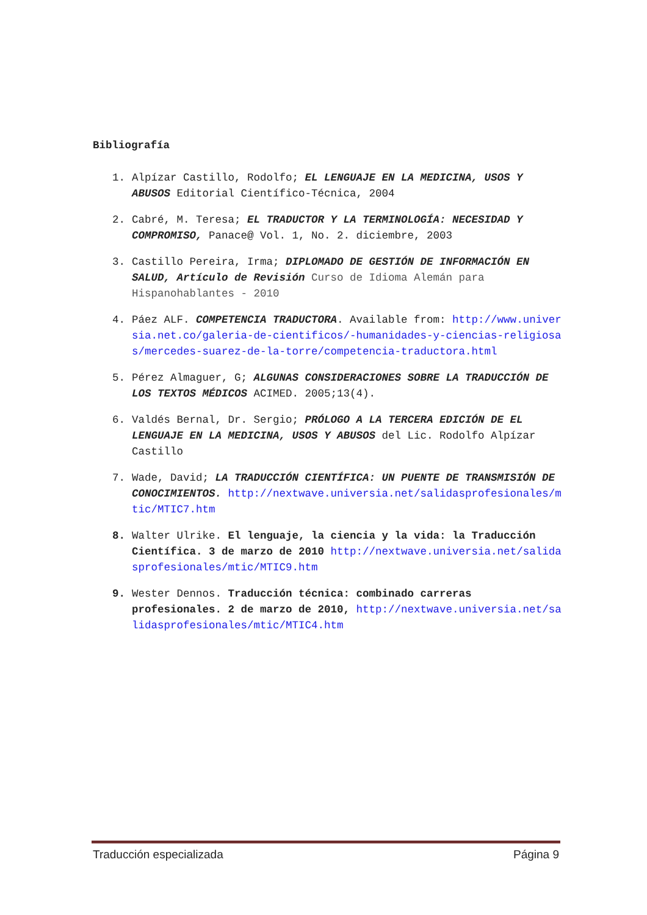Bibliografía
1. Alpízar Castillo, Rodolfo; EL LENGUAJE EN LA MEDICINA, USOS Y ABUSOS Editorial Científico-Técnica, 2004
2. Cabré, M. Teresa; EL TRADUCTOR Y LA TERMINOLOGÍA: NECESIDAD Y COMPROMISO, Panace@ Vol. 1, No. 2. diciembre, 2003
3. Castillo Pereira, Irma; DIPLOMADO DE GESTIÓN DE INFORMACIÓN EN SALUD, Artículo de Revisión Curso de Idioma Alemán para Hispanohablantes - 2010
4. Páez ALF. COMPETENCIA TRADUCTORA. Available from: http://www.universia.net.co/galeria-de-cientificos/-humanidades-y-ciencias-religiosas/mercedes-suarez-de-la-torre/competencia-traductora.html
5. Pérez Almaguer, G; ALGUNAS CONSIDERACIONES SOBRE LA TRADUCCIÓN DE LOS TEXTOS MÉDICOS ACIMED. 2005;13(4).
6. Valdés Bernal, Dr. Sergio; PRÓLOGO A LA TERCERA EDICIÓN DE EL LENGUAJE EN LA MEDICINA, USOS Y ABUSOS del Lic. Rodolfo Alpízar Castillo
7. Wade, David; LA TRADUCCIÓN CIENTÍFICA: UN PUENTE DE TRANSMISIÓN DE CONOCIMIENTOS. http://nextwave.universia.net/salidasprofesionales/mtic/MTIC7.htm
8. Walter Ulrike. El lenguaje, la ciencia y la vida: la Traducción Científica. 3 de marzo de 2010 http://nextwave.universia.net/salidasprofesionales/mtic/MTIC9.htm
9. Wester Dennos. Traducción técnica: combinado carreras profesionales. 2 de marzo de 2010, http://nextwave.universia.net/salidasprofesionales/mtic/MTIC4.htm
Traducción especializada Página 9